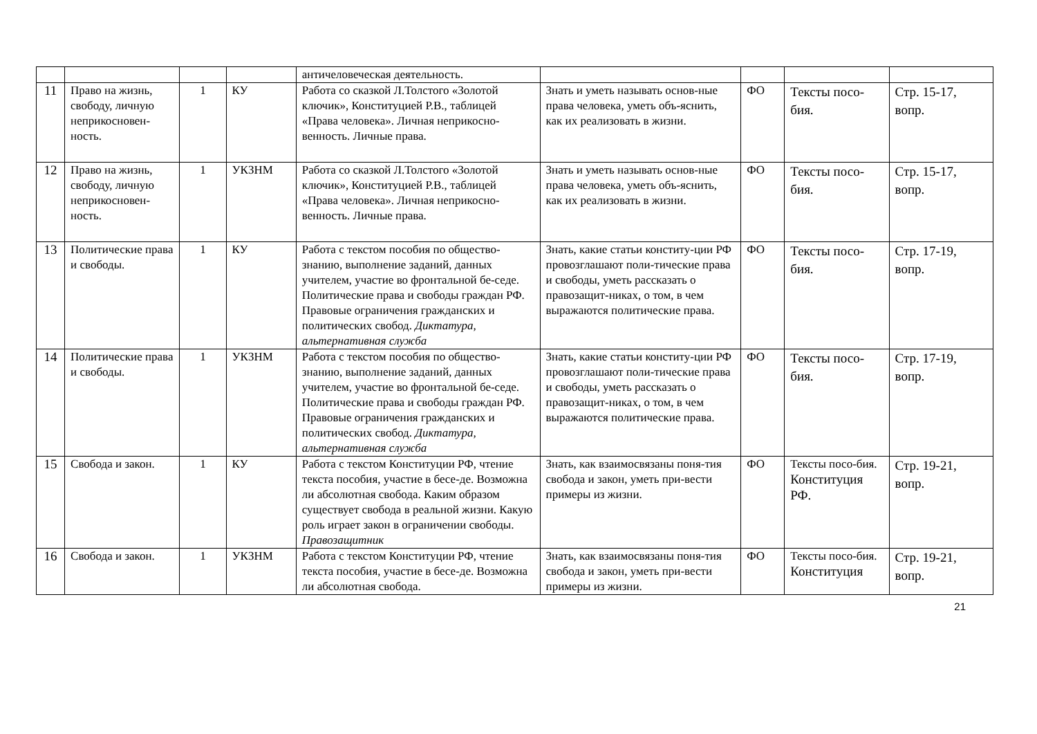| | | | | античеловеческая деятельность. | | | | |
| 11 | Право на жизнь, свободу, личную неприкосновен-ность. | 1 | КУ | Работа со сказкой Л.Толстого «Золотой ключик», Конституцией Р.В., таблицей «Права человека». Личная неприкосно-венность. Личные права. | Знать и уметь называть основ-ные права человека, уметь объ-яснить, как их реализовать в жизни. | ФО | Тексты посо-бия. | Стр. 15-17, вопр. |
| 12 | Право на жизнь, свободу, личную неприкосновен-ность. | 1 | УКЗНМ | Работа со сказкой Л.Толстого «Золотой ключик», Конституцией Р.В., таблицей «Права человека». Личная неприкосно-венность. Личные права. | Знать и уметь называть основ-ные права человека, уметь объ-яснить, как их реализовать в жизни. | ФО | Тексты посо-бия. | Стр. 15-17, вопр. |
| 13 | Политические права и свободы. | 1 | КУ | Работа с текстом пособия по общество-знанию, выполнение заданий, данных учителем, участие во фронтальной бе-седе. Политические права и свободы граждан РФ. Правовые ограничения гражданских и политических свобод. Диктатура, альтернативная служба | Знать, какие статьи конститу-ции РФ провозглашают поли-тические права и свободы, уметь рассказать о правозащит-никах, о том, в чем выражаются политические права. | ФО | Тексты посо-бия. | Стр. 17-19, вопр. |
| 14 | Политические права и свободы. | 1 | УКЗНМ | Работа с текстом пособия по общество-знанию, выполнение заданий, данных учителем, участие во фронтальной бе-седе. Политические права и свободы граждан РФ. Правовые ограничения гражданских и политических свобод. Диктатура, альтернативная служба | Знать, какие статьи конститу-ции РФ провозглашают поли-тические права и свободы, уметь рассказать о правозащит-никах, о том, в чем выражаются политические права. | ФО | Тексты посо-бия. | Стр. 17-19, вопр. |
| 15 | Свобода и закон. | 1 | КУ | Работа с текстом Конституции РФ, чтение текста пособия, участие в бесе-де. Возможна ли абсолютная свобода. Каким образом существует свобода в реальной жизни. Какую роль играет закон в ограничении свободы. Правозащитник | Знать, как взаимосвязаны поня-тия свобода и закон, уметь при-вести примеры из жизни. | ФО | Тексты посо-бия. Конституция РФ. | Стр. 19-21, вопр. |
| 16 | Свобода и закон. | 1 | УКЗНМ | Работа с текстом Конституции РФ, чтение текста пособия, участие в бесе-де. Возможна ли абсолютная свобода. | Знать, как взаимосвязаны поня-тия свобода и закон, уметь при-вести примеры из жизни. | ФО | Тексты посо-бия. Конституция | Стр. 19-21, вопр. |
21